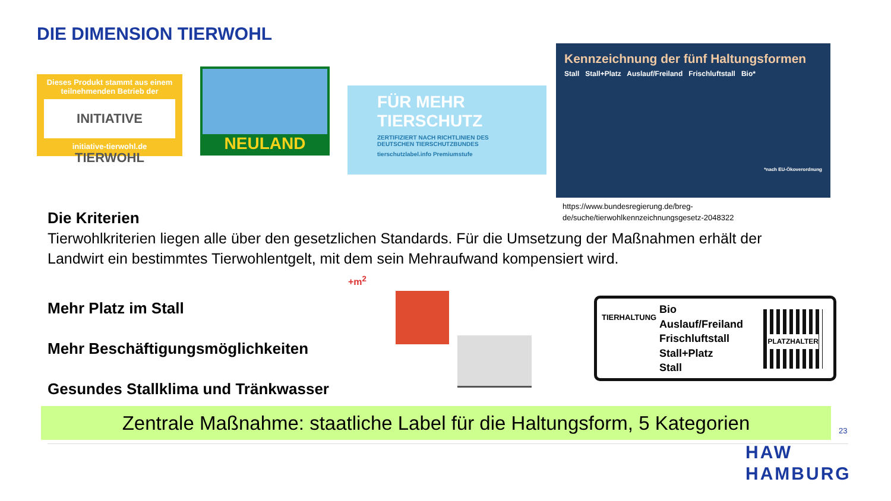DIE DIMENSION TIERWOHL
Dieses Produkt stammt aus einem teilnehmenden Betrieb der
INITIATIVE TIERWOHL
initiative-tierwohl.de
NEULAND
FÜR MEHR TIERSCHUTZ
ZERTIFIZIERT NACH RICHTLINIEN DES DEUTSCHEN TIERSCHUTZBUNDES
tierschutzlabel.info Premiumstufe
Kennzeichnung der fünf Haltungsformen
Stall Stall+Platz Auslauf/Freiland Frischluftstall Bio*
*nach EU-Ökoverordnung
https://www.bundesregierung.de/breg-
de/suche/tierwohlkennzeichnungsgesetz-2048322
Die Kriterien
Tierwohlkriterien liegen alle über den gesetzlichen Standards. Für die Umsetzung der Maßnahmen erhält der Landwirt ein bestimmtes Tierwohlentgelt, mit dem sein Mehraufwand kompensiert wird.
Mehr Platz im Stall
Mehr Beschäftigungsmöglichkeiten
Gesundes Stallklima und Tränkwasser
+m<sup>2</sup>
TIERHALTUNG
Bio
Auslauf/Freiland
Frischluftstall
Stall+Platz
Stall
PLATZHALTER
Zentrale Maßnahme: staatliche Label für die Haltungsform, 5 Kategorien
23
HAW
HAMBURG